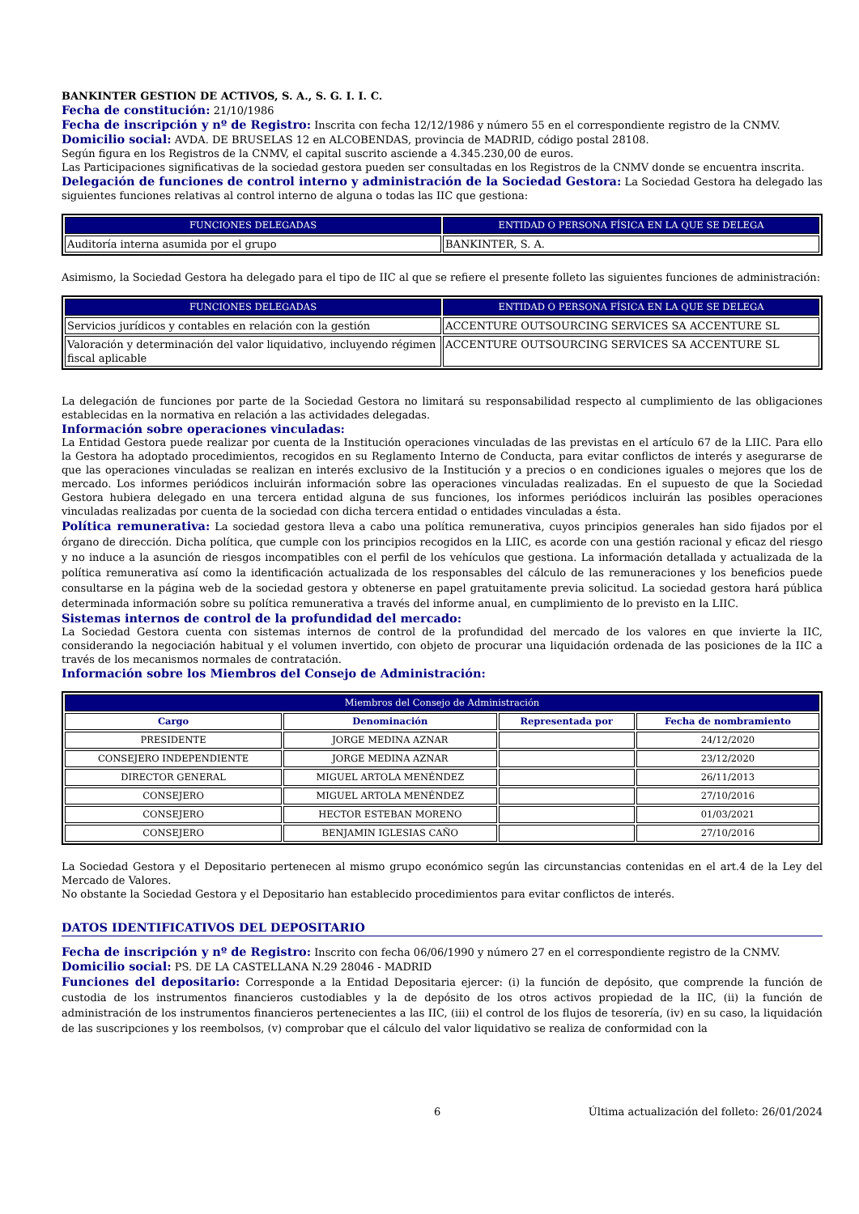BANKINTER GESTION DE ACTIVOS, S. A., S. G. I. I. C.
Fecha de constitución: 21/10/1986
Fecha de inscripción y nº de Registro: Inscrita con fecha 12/12/1986 y número 55 en el correspondiente registro de la CNMV.
Domicilio social: AVDA. DE BRUSELAS 12 en ALCOBENDAS, provincia de MADRID, código postal 28108.
Según figura en los Registros de la CNMV, el capital suscrito asciende a 4.345.230,00 de euros.
Las Participaciones significativas de la sociedad gestora pueden ser consultadas en los Registros de la CNMV donde se encuentra inscrita.
Delegación de funciones de control interno y administración de la Sociedad Gestora: La Sociedad Gestora ha delegado las siguientes funciones relativas al control interno de alguna o todas las IIC que gestiona:
| FUNCIONES DELEGADAS | ENTIDAD O PERSONA FÍSICA EN LA QUE SE DELEGA |
| --- | --- |
| Auditoría interna asumida por el grupo | BANKINTER, S. A. |
Asimismo, la Sociedad Gestora ha delegado para el tipo de IIC al que se refiere el presente folleto las siguientes funciones de administración:
| FUNCIONES DELEGADAS | ENTIDAD O PERSONA FÍSICA EN LA QUE SE DELEGA |
| --- | --- |
| Servicios jurídicos y contables en relación con la gestión | ACCENTURE OUTSOURCING SERVICES SA ACCENTURE SL |
| Valoración y determinación del valor liquidativo, incluyendo régimen fiscal aplicable | ACCENTURE OUTSOURCING SERVICES SA ACCENTURE SL |
La delegación de funciones por parte de la Sociedad Gestora no limitará su responsabilidad respecto al cumplimiento de las obligaciones establecidas en la normativa en relación a las actividades delegadas.
Información sobre operaciones vinculadas:
La Entidad Gestora puede realizar por cuenta de la Institución operaciones vinculadas de las previstas en el artículo 67 de la LIIC. Para ello la Gestora ha adoptado procedimientos, recogidos en su Reglamento Interno de Conducta, para evitar conflictos de interés y asegurarse de que las operaciones vinculadas se realizan en interés exclusivo de la Institución y a precios o en condiciones iguales o mejores que los de mercado. Los informes periódicos incluirán información sobre las operaciones vinculadas realizadas. En el supuesto de que la Sociedad Gestora hubiera delegado en una tercera entidad alguna de sus funciones, los informes periódicos incluirán las posibles operaciones vinculadas realizadas por cuenta de la sociedad con dicha tercera entidad o entidades vinculadas a ésta.
Política remunerativa: La sociedad gestora lleva a cabo una política remunerativa, cuyos principios generales han sido fijados por el órgano de dirección. Dicha política, que cumple con los principios recogidos en la LIIC, es acorde con una gestión racional y eficaz del riesgo y no induce a la asunción de riesgos incompatibles con el perfil de los vehículos que gestiona. La información detallada y actualizada de la política remunerativa así como la identificación actualizada de los responsables del cálculo de las remuneraciones y los beneficios puede consultarse en la página web de la sociedad gestora y obtenerse en papel gratuitamente previa solicitud. La sociedad gestora hará pública determinada información sobre su política remunerativa a través del informe anual, en cumplimiento de lo previsto en la LIIC.
Sistemas internos de control de la profundidad del mercado:
La Sociedad Gestora cuenta con sistemas internos de control de la profundidad del mercado de los valores en que invierte la IIC, considerando la negociación habitual y el volumen invertido, con objeto de procurar una liquidación ordenada de las posiciones de la IIC a través de los mecanismos normales de contratación.
Información sobre los Miembros del Consejo de Administración:
| Miembros del Consejo de Administración | | | |
| --- | --- | --- | --- |
| Cargo | Denominación | Representada por | Fecha de nombramiento |
| PRESIDENTE | JORGE MEDINA AZNAR | | 24/12/2020 |
| CONSEJERO INDEPENDIENTE | JORGE MEDINA AZNAR | | 23/12/2020 |
| DIRECTOR GENERAL | MIGUEL ARTOLA MENÉNDEZ | | 26/11/2013 |
| CONSEJERO | MIGUEL ARTOLA MENÉNDEZ | | 27/10/2016 |
| CONSEJERO | HECTOR ESTEBAN MORENO | | 01/03/2021 |
| CONSEJERO | BENJAMIN IGLESIAS CAÑO | | 27/10/2016 |
La Sociedad Gestora y el Depositario pertenecen al mismo grupo económico según las circunstancias contenidas en el art.4 de la Ley del Mercado de Valores.
No obstante la Sociedad Gestora y el Depositario han establecido procedimientos para evitar conflictos de interés.
DATOS IDENTIFICATIVOS DEL DEPOSITARIO
Fecha de inscripción y nº de Registro: Inscrito con fecha 06/06/1990 y número 27 en el correspondiente registro de la CNMV.
Domicilio social: PS. DE LA CASTELLANA N.29 28046 - MADRID
Funciones del depositario: Corresponde a la Entidad Depositaria ejercer: (i) la función de depósito, que comprende la función de custodia de los instrumentos financieros custodiables y la de depósito de los otros activos propiedad de la IIC, (ii) la función de administración de los instrumentos financieros pertenecientes a las IIC, (iii) el control de los flujos de tesorería, (iv) en su caso, la liquidación de las suscripciones y los reembolsos, (v) comprobar que el cálculo del valor liquidativo se realiza de conformidad con la
6 Última actualización del folleto: 26/01/2024